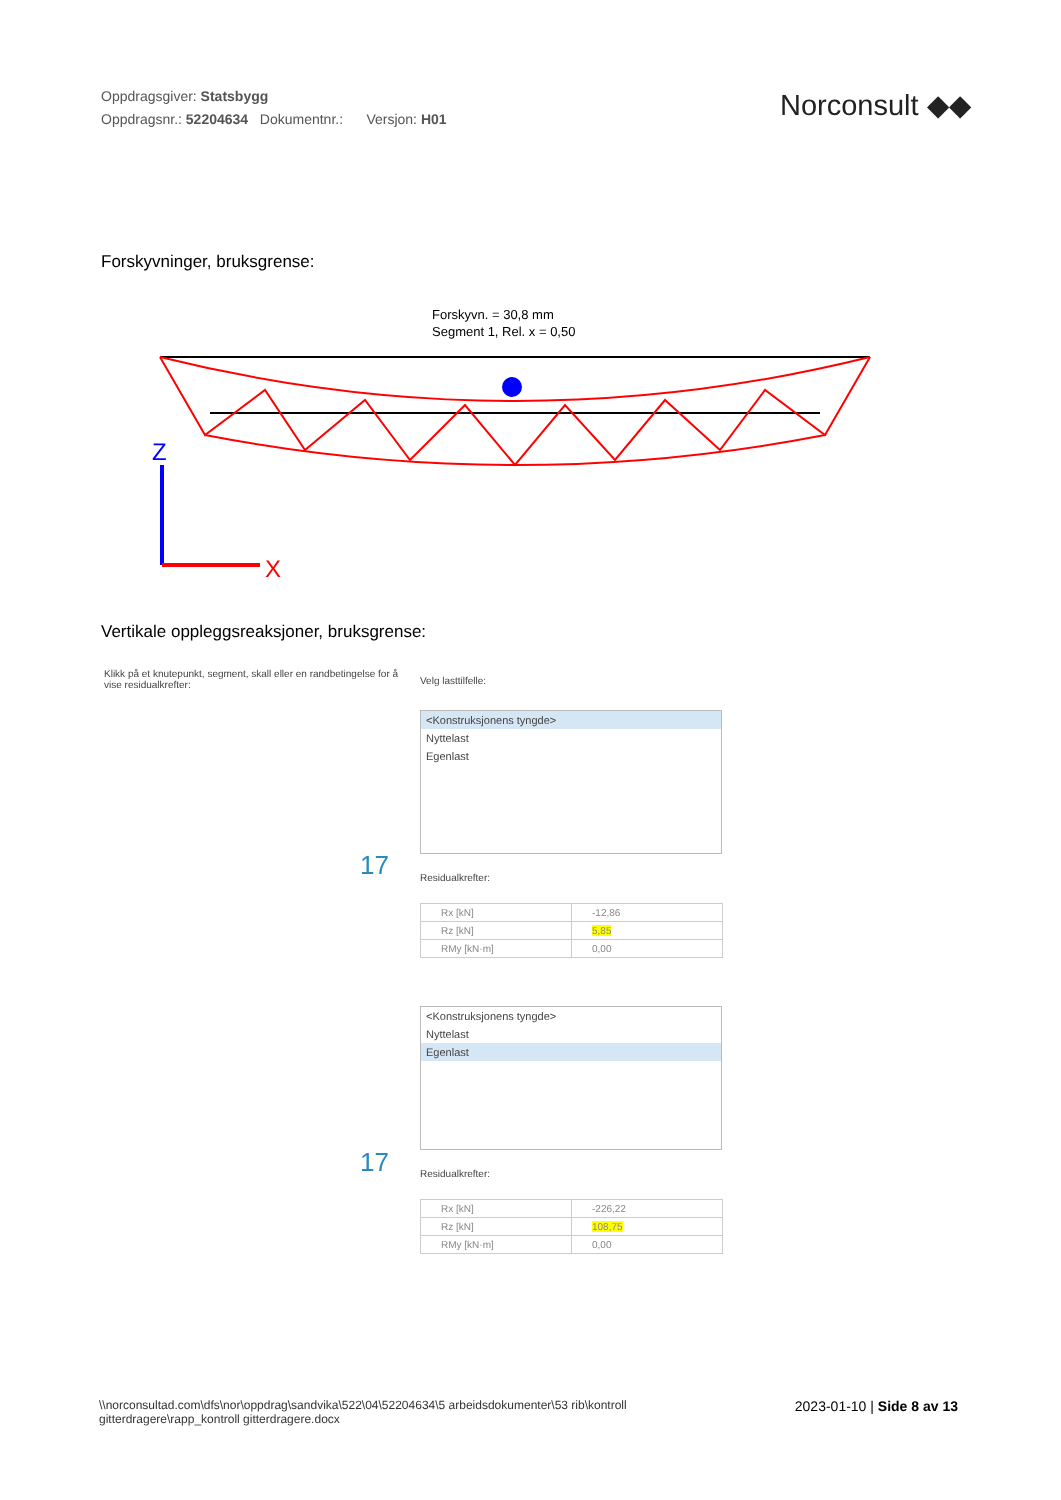Oppdragsgiver: Statsbygg
Oppdragsnr.: 52204634 Dokumentnr.: Versjon: H01
Norconsult ◆◆
Forskyvninger, bruksgrense:
Forskyvn. = 30,8 mm
Segment 1, Rel. x = 0,50
Z
X
Vertikale oppleggsreaksjoner, bruksgrense:
Klikk på et knutepunkt, segment, skall eller en randbetingelse for å vise residualkrefter:
Velg lasttilfelle:
17
<Konstruksjonens tyngde>
Nyttelast
Egenlast
Residualkrefter:
| Rx [kN] | -12,86 |
| Rz [kN] | 5,85 |
| RMy [kN·m] | 0,00 |
17
<Konstruksjonens tyngde>
Nyttelast
Egenlast
Residualkrefter:
| Rx [kN] | -226,22 |
| Rz [kN] | 108,75 |
| RMy [kN·m] | 0,00 |
\\norconsultad.com\dfs\nor\oppdrag\sandvika\522\04\52204634\5 arbeidsdokumenter\53 rib\kontroll gitterdragere\rapp_kontroll gitterdragere.docx
2023-01-10 | Side 8 av 13